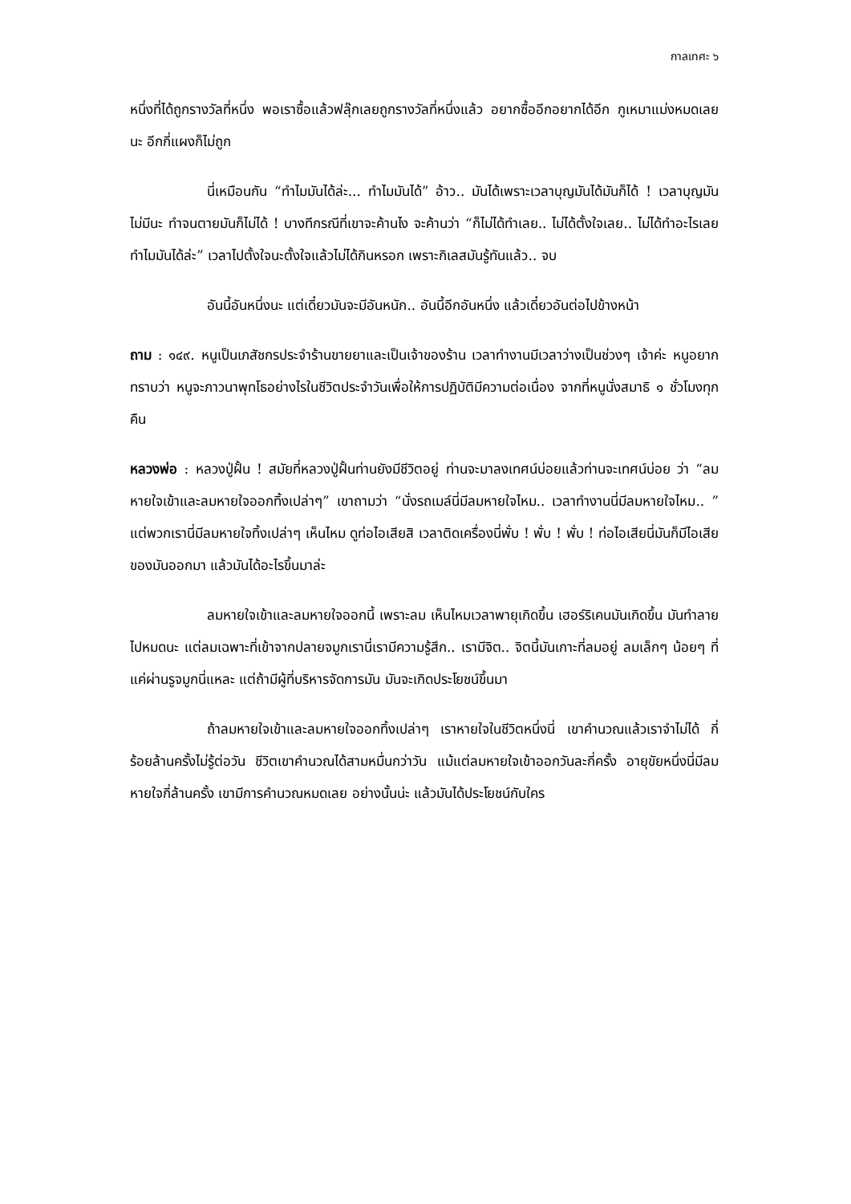กาลเทศะ ๖
หนึ่งที่ได้ถูกรางวัลที่หนึ่ง พอเราซื้อแล้วฟลุ๊กเลยถูกรางวัลที่หนึ่งแล้ว อยากซื้ออีกอยากได้อีก กูเหมาแม่งหมดเลยนะ อีกกี่แผงก็ไม่ถูก
นี่เหมือนกัน “ทำไมมันได้ล่ะ... ทำไมมันได้” อ้าว.. มันได้เพราะเวลาบุญมันได้มันก็ได้ ! เวลาบุญมันไม่มีนะ ทำจนตายมันก็ไม่ได้ ! บางทีกรณีที่เขาจะค้านไง จะค้านว่า “ก็ไม่ได้ทำเลย.. ไม่ได้ตั้งใจเลย.. ไม่ได้ทำอะไรเลยทำไมมันได้ล่ะ” เวลาไปตั้งใจนะตั้งใจแล้วไม่ได้กินหรอก เพราะกิเลสมันรู้ทันแล้ว.. จบ
อันนี้อันหนึ่งนะ แต่เดี๋ยวมันจะมีอันหนัก.. อันนี้อีกอันหนึ่ง แล้วเดี๋ยวอันต่อไปข้างหน้า
ถาม : ๑๔๙. หนูเป็นเภสัชกรประจำร้านขายยาและเป็นเจ้าของร้าน เวลาทำงานมีเวลาว่างเป็นช่วงๆ เจ้าค่ะ หนูอยากทราบว่า หนูจะภาวนาพุทโธอย่างไรในชีวิตประจำวันเพื่อให้การปฏิบัติมีความต่อเนื่อง จากที่หนูนั่งสมาธิ ๑ ชั่วโมงทุกคืน
หลวงพ่อ : หลวงปู่ฝั้น ! สมัยที่หลวงปู่ฝั้นท่านยังมีชีวิตอยู่ ท่านจะมาลงเทศน์บ่อยแล้วท่านจะเทศน์บ่อย ว่า “ลมหายใจเข้าและลมหายใจออกทิ้งเปล่าๆ” เขาถามว่า “นั่งรถเมล์นี่มีลมหายใจไหม.. เวลาทำงานนี่มีลมหายใจไหม.. ” แต่พวกเรานี่มีลมหายใจทิ้งเปล่าๆ เห็นไหม ดูท่อไอเสียสิ เวลาติดเครื่องนี่พั่บ ! พั่บ ! พั่บ ! ท่อไอเสียนี่มันก็มีไอเสียของมันออกมา แล้วมันได้อะไรขึ้นมาล่ะ
ลมหายใจเข้าและลมหายใจออกนี้ เพราะลม เห็นไหมเวลาพายุเกิดขึ้น เฮอร์ริเคนมันเกิดขึ้น มันทำลายไปหมดนะ แต่ลมเฉพาะที่เข้าจากปลายจมูกเรานี่เรามีความรู้สึก.. เรามีจิต.. จิตนี้มันเกาะที่ลมอยู่ ลมเล็กๆ น้อยๆ ที่แค่ผ่านรูจมูกนี่แหละ แต่ถ้ามีผู้ที่บริหารจัดการมัน มันจะเกิดประโยชน์ขึ้นมา
ถ้าลมหายใจเข้าและลมหายใจออกทิ้งเปล่าๆ เราหายใจในชีวิตหนึ่งนี่ เขาคำนวณแล้วเราจำไม่ได้ กี่ร้อยล้านครั้งไม่รู้ต่อวัน ชีวิตเขาคำนวณได้สามหมื่นกว่าวัน แม้แต่ลมหายใจเข้าออกวันละกี่ครั้ง อายุขัยหนึ่งนี่มีลมหายใจกี่ล้านครั้ง เขามีการคำนวณหมดเลย อย่างนั้นน่ะ แล้วมันได้ประโยชน์กับใคร